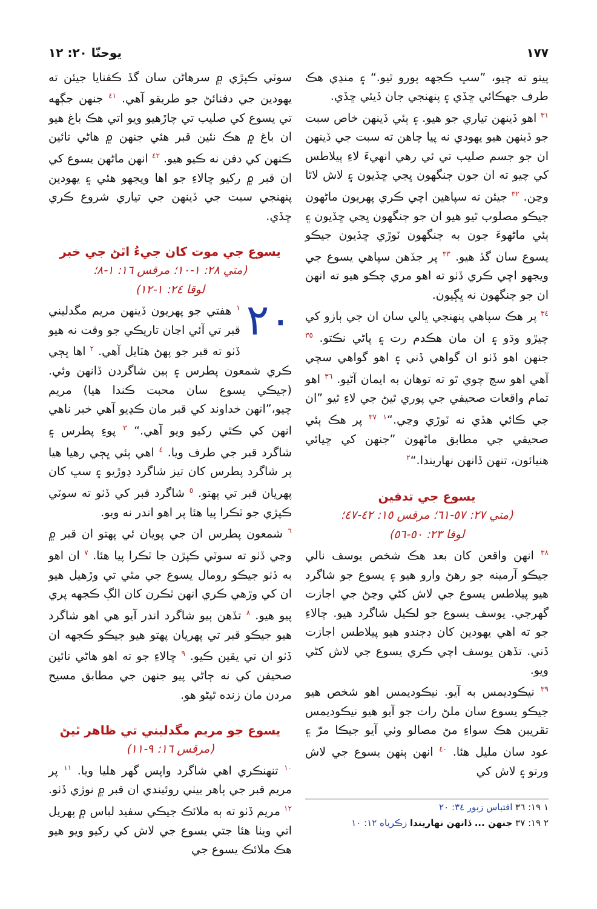١٧٧ يوحنّا ٢٠: ١٢
پيتو ته چيو، ”سڀ ڪجهه پورو ٿيو.“ ۽ منڍي هڪ طرف جهڪائي ڇڏي ۽ پنهنجي جان ڏيئي ڇڏي.
<sup>٣١</sup> اهو ڏينهن تياري جو هيو. ۽ ٻئي ڏينهن خاص سبت جو ڏينهن هيو يهودي نه پيا چاهن ته سبت جي ڏينهن ان جو جسم صليب تي ئي رهي انهيءَ لاءِ پيلاطس کي چيو ته ان جون ڄنگهون ڀجي ڇڏيون ۽ لاش لاٿا وڃن. <sup>٣٢</sup> جيئن ته سپاهين اچي ڪري پهريون ماڻهون جيڪو مصلوب ٿيو هيو ان جو ڄنگهون ڀڃي ڇڏيون ۽ ٻئي ماڻهوءَ جون به ڄنگهون ٽوڙي ڇڏيون جيڪو يسوع سان گڏ هيو. <sup>٣٣</sup> پر جڏهن سپاهي يسوع جي ويجهو اچي ڪري ڏٺو ته اهو مري چڪو هيو ته انهن ان جو ڄنگهون نه ڀڳيون.
<sup>٣٤</sup> پر هڪ سپاهي پنهنجي ڀالي سان ان جي ٻازو کي چيڙو وڌو ۽ ان مان هڪدم رت ۽ پاڻي نڪتو. <sup>٣٥</sup> جنهن اهو ڏٺو ان گواهي ڏني ۽ اهو گواهي سچي آهي اهو سچ چوي ٿو ته توهان به ايمان آڻيو. <sup>٣٦</sup> اهو تمام واقعات صحيفي جي پوري ٿيڻ جي لاءِ ٿيو ”ان جي ڪائي هڏي نه ٽوڙي وڃي.“<sup>١</sup> <sup>٣٧</sup> پر هڪ ٻئي صحيفي جي مطابق ماڻهون ”جنهن کي ڇيائي هنيائون، تنهن ڏانهن نهاريندا.“<sup>٢</sup>
يسوع جي تدفين
(متي ٢٧: ٥٧-٦١؛ مرقس ١٥: ٤٢-٤٧؛
لوقا ٢٣: ٥٠-٥٦)
<sup>٣٨</sup> انهن واقعن کان بعد هڪ شخص يوسف نالي جيڪو آرمينه جو رهڻ وارو هيو ۽ يسوع جو شاگرد هيو پيلاطس يسوع جي لاش کڻي وڃڻ جي اجازت گهرجي. يوسف يسوع جو لڪيل شاگرد هيو. ڇالاءِ جو ته اهي يهودين کان ڊڄندو هيو پيلاطس اجازت ڏني. تڏهن يوسف اچي ڪري يسوع جي لاش کڻي ويو.
<sup>٣٩</sup> نيڪوديمس به آيو. نيڪوديمس اهو شخص هيو جيڪو يسوع سان ملڻ رات جو آيو هيو نيڪوديمس تقريبن هڪ سواءِ مڻ مصالو وٺي آيو جيڪا مرّ ۽ عود سان مليل هئا. <sup>٤٠</sup> انهن ٻنهن يسوع جي لاش ورتو ۽ لاش کي
١ ١٩: ٣٦ اقتباس زبور ٣٤: ٢٠
٢ ١٩: ٣٧ جنهن ... ڏانهن نهاريندا زڪرياه ١٢: ١٠
سوٽي ڪپڙي ۾ سرهاڻن سان گڏ ڪفنايا جيئن ته يهودين جي دفنائڻ جو طريقو آهي. <sup>٤١</sup> جنهن جڳهه تي يسوع کي صليب تي چاڙهيو ويو اتي هڪ باغ هيو ان باغ ۾ هڪ نئين قبر هئي جنهن ۾ هاڻي تائين ڪنهن کي دفن نه ڪيو هيو. <sup>٤٢</sup> انهن ماڻهن يسوع کي ان قبر ۾ رکيو ڇالاءِ جو اها ويجهو هئي ۽ يهودين پنهنجي سبت جي ڏينهن جي تياري شروع ڪري ڇڏي.
يسوع جي موت کان جيءُ اٿڻ جي خبر
(متي ٢٨: ١-١٠؛ مرقس ١٦: ١-٨؛
لوقا ٢٤: ١-١٢)
٢٠<sup>١</sup> هفتي جو پهريون ڏينهن مريم مگدليني قبر تي آئي اڃان تاريڪي جو وقت نه هيو ڏٺو ته قبر جو پهڻ هٽايل آهي. <sup>٢</sup> اها ڀڄي ڪري شمعون پطرس ۽ ٻين شاگردن ڏانهن وئي. (جيڪي يسوع سان محبت ڪندا هيا) مريم چيو،”انهن خداوند کي قبر مان ڪڍيو آهي خبر ناهي انهن کي ڪٿي رکيو ويو آهي.“ <sup>٣</sup> پوءِ پطرس ۽ شاگرد قبر جي طرف ويا. <sup>٤</sup> اهي ٻئي ڀڄي رهيا هيا پر شاگرد پطرس کان تيز شاگرد ڊوڙيو ۽ سڀ کان پهريان قبر تي پهتو. <sup>٥</sup> شاگرد قبر کي ڏٺو ته سوٽي ڪپڙي جو ٽڪرا پيا هئا پر اهو اندر نه ويو.
<sup>٦</sup> شمعون پطرس ان جي پويان ئي پهتو ان قبر ۾ وڃي ڏٺو ته سوٽي ڪپڙن جا ٽڪرا پيا هئا. <sup>٧</sup> ان اهو به ڏٺو جيڪو رومال يسوع جي مٿي تي وڙهيل هيو ان کي وڙهي ڪري انهن ٽڪرن کان الڳ ڪجهه پري پيو هيو. <sup>٨</sup> تڏهن ٻيو شاگرد اندر آيو هي اهو شاگرد هيو جيڪو قبر تي پهريان پهتو هيو جيڪو ڪجهه ان ڏٺو ان تي يقين ڪيو. <sup>٩</sup> ڇالاءِ جو ته اهو هاڻي تائين صحيفن کي نه ڄاڻي پيو جنهن جي مطابق مسيح مردن مان زنده ٿيڻو هو.
يسوع جو مريم مگدليني تي ظاهر ٿيڻ
(مرقس ١٦: ٩-١١)
<sup>١٠</sup> تنهنڪري اهي شاگرد واپس گهر هليا ويا. <sup>١١</sup> پر مريم قبر جي ٻاهر بيٺي روئيندي ان قبر ۾ نوڙي ڏٺو. <sup>١٢</sup> مريم ڏٺو ته ٻه ملائڪ جيڪي سفيد لباس ۾ پهريل اتي ويٺا هئا جتي يسوع جي لاش کي رکيو ويو هيو هڪ ملائڪ يسوع جي